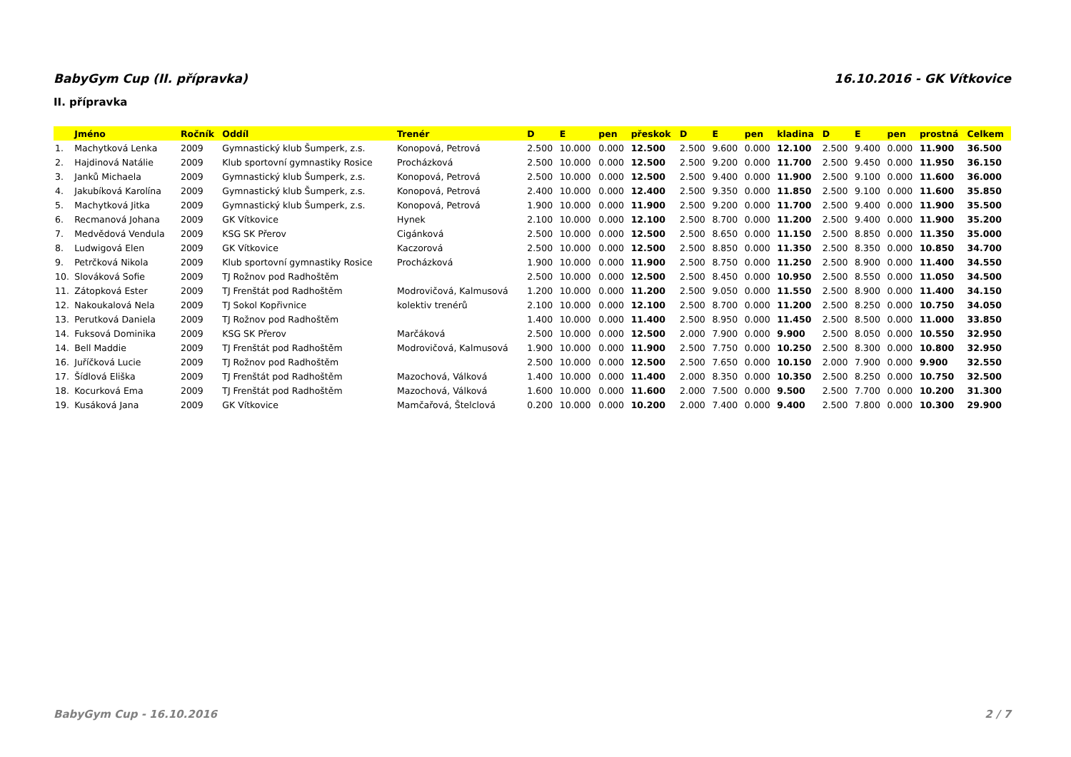BabyGym Cup (II. přípravka) 16.10.2016 - GK Vítkovice
II. přípravka
| | Jméno | Ročník | Oddíl | Trenér | D | E | pen | přeskok | D | E | pen | kladina | D | E | pen | prostná | Celkem |
| --- | --- | --- | --- | --- | --- | --- | --- | --- | --- | --- | --- | --- | --- | --- | --- | --- | --- |
| 1. | Machytková Lenka | 2009 | Gymnastický klub Šumperk, z.s. | Konopová, Petrová | 2.500 | 10.000 | 0.000 | 12.500 | 2.500 | 9.600 | 0.000 | 12.100 | 2.500 | 9.400 | 0.000 | 11.900 | 36.500 |
| 2. | Hajdinová Natálie | 2009 | Klub sportovní gymnastiky Rosice | Procházková | 2.500 | 10.000 | 0.000 | 12.500 | 2.500 | 9.200 | 0.000 | 11.700 | 2.500 | 9.450 | 0.000 | 11.950 | 36.150 |
| 3. | Janků Michaela | 2009 | Gymnastický klub Šumperk, z.s. | Konopová, Petrová | 2.500 | 10.000 | 0.000 | 12.500 | 2.500 | 9.400 | 0.000 | 11.900 | 2.500 | 9.100 | 0.000 | 11.600 | 36.000 |
| 4. | Jakubíková Karolína | 2009 | Gymnastický klub Šumperk, z.s. | Konopová, Petrová | 2.400 | 10.000 | 0.000 | 12.400 | 2.500 | 9.350 | 0.000 | 11.850 | 2.500 | 9.100 | 0.000 | 11.600 | 35.850 |
| 5. | Machytková Jitka | 2009 | Gymnastický klub Šumperk, z.s. | Konopová, Petrová | 1.900 | 10.000 | 0.000 | 11.900 | 2.500 | 9.200 | 0.000 | 11.700 | 2.500 | 9.400 | 0.000 | 11.900 | 35.500 |
| 6. | Recmanová Johana | 2009 | GK Vítkovice | Hynek | 2.100 | 10.000 | 0.000 | 12.100 | 2.500 | 8.700 | 0.000 | 11.200 | 2.500 | 9.400 | 0.000 | 11.900 | 35.200 |
| 7. | Medvědová Vendula | 2009 | KSG SK Přerov | Cigánková | 2.500 | 10.000 | 0.000 | 12.500 | 2.500 | 8.650 | 0.000 | 11.150 | 2.500 | 8.850 | 0.000 | 11.350 | 35.000 |
| 8. | Ludwigová Elen | 2009 | GK Vítkovice | Kaczorová | 2.500 | 10.000 | 0.000 | 12.500 | 2.500 | 8.850 | 0.000 | 11.350 | 2.500 | 8.350 | 0.000 | 10.850 | 34.700 |
| 9. | Petrčková Nikola | 2009 | Klub sportovní gymnastiky Rosice | Procházková | 1.900 | 10.000 | 0.000 | 11.900 | 2.500 | 8.750 | 0.000 | 11.250 | 2.500 | 8.900 | 0.000 | 11.400 | 34.550 |
| 10. | Slováková Sofie | 2009 | TJ Rožnov pod Radhoštěm | | 2.500 | 10.000 | 0.000 | 12.500 | 2.500 | 8.450 | 0.000 | 10.950 | 2.500 | 8.550 | 0.000 | 11.050 | 34.500 |
| 11. | Zátopková Ester | 2009 | TJ Frenštát pod Radhoštěm | Modrovičová, Kalmusová | 1.200 | 10.000 | 0.000 | 11.200 | 2.500 | 9.050 | 0.000 | 11.550 | 2.500 | 8.900 | 0.000 | 11.400 | 34.150 |
| 12. | Nakoukalová Nela | 2009 | TJ Sokol Kopřivnice | kolektiv trenérů | 2.100 | 10.000 | 0.000 | 12.100 | 2.500 | 8.700 | 0.000 | 11.200 | 2.500 | 8.250 | 0.000 | 10.750 | 34.050 |
| 13. | Perutková Daniela | 2009 | TJ Rožnov pod Radhoštěm | | 1.400 | 10.000 | 0.000 | 11.400 | 2.500 | 8.950 | 0.000 | 11.450 | 2.500 | 8.500 | 0.000 | 11.000 | 33.850 |
| 14. | Fuksová Dominika | 2009 | KSG SK Přerov | Marčáková | 2.500 | 10.000 | 0.000 | 12.500 | 2.000 | 7.900 | 0.000 | 9.900 | 2.500 | 8.050 | 0.000 | 10.550 | 32.950 |
| 14. | Bell Maddie | 2009 | TJ Frenštát pod Radhoštěm | Modrovičová, Kalmusová | 1.900 | 10.000 | 0.000 | 11.900 | 2.500 | 7.750 | 0.000 | 10.250 | 2.500 | 8.300 | 0.000 | 10.800 | 32.950 |
| 16. | Juříčková Lucie | 2009 | TJ Rožnov pod Radhoštěm | | 2.500 | 10.000 | 0.000 | 12.500 | 2.500 | 7.650 | 0.000 | 10.150 | 2.000 | 7.900 | 0.000 | 9.900 | 32.550 |
| 17. | Šídlová Eliška | 2009 | TJ Frenštát pod Radhoštěm | Mazochová, Válková | 1.400 | 10.000 | 0.000 | 11.400 | 2.000 | 8.350 | 0.000 | 10.350 | 2.500 | 8.250 | 0.000 | 10.750 | 32.500 |
| 18. | Kocurková Ema | 2009 | TJ Frenštát pod Radhoštěm | Mazochová, Válková | 1.600 | 10.000 | 0.000 | 11.600 | 2.000 | 7.500 | 0.000 | 9.500 | 2.500 | 7.700 | 0.000 | 10.200 | 31.300 |
| 19. | Kusáková Jana | 2009 | GK Vítkovice | Mamčařová, Štelclová | 0.200 | 10.000 | 0.000 | 10.200 | 2.000 | 7.400 | 0.000 | 9.400 | 2.500 | 7.800 | 0.000 | 10.300 | 29.900 |
BabyGym Cup - 16.10.2016 2 / 7